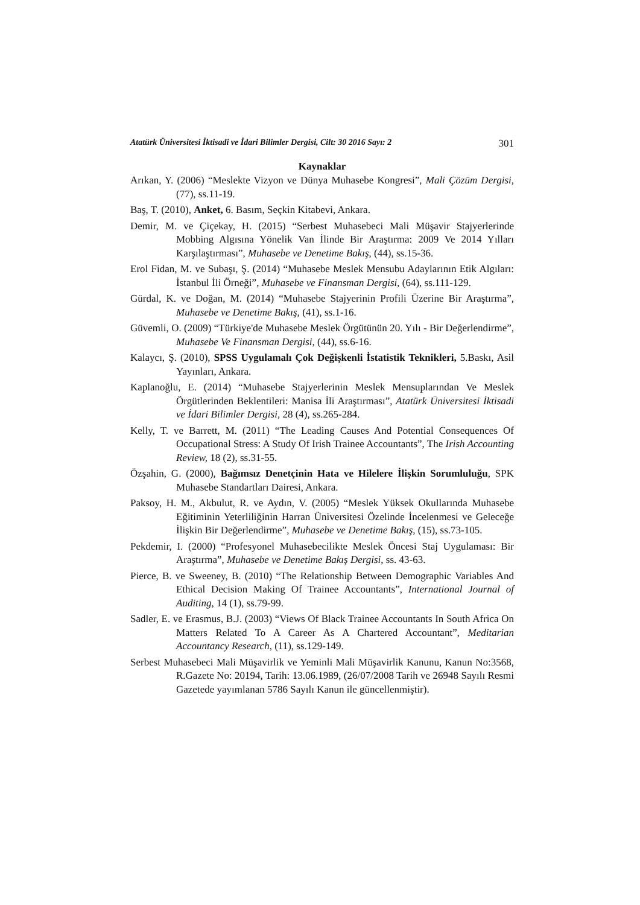Atatürk Üniversitesi İktisadi ve İdari Bilimler Dergisi, Cilt: 30 2016 Sayı: 2 301
Kaynaklar
Arıkan, Y. (2006) “Meslekte Vizyon ve Dünya Muhasebe Kongresi”, Mali Çözüm Dergisi, (77), ss.11-19.
Baş, T. (2010), Anket, 6. Basım, Seçkin Kitabevi, Ankara.
Demir, M. ve Çiçekay, H. (2015) “Serbest Muhasebeci Mali Müşavir Stajyerlerinde Mobbing Algısına Yönelik Van İlinde Bir Araştırma: 2009 Ve 2014 Yılları Karşılaştırması”, Muhasebe ve Denetime Bakış, (44), ss.15-36.
Erol Fidan, M. ve Subaşı, Ş. (2014) “Muhasebe Meslek Mensubu Adaylarının Etik Algıları: İstanbul İli Örneği”, Muhasebe ve Finansman Dergisi, (64), ss.111-129.
Gürdal, K. ve Doğan, M. (2014) “Muhasebe Stajyerinin Profili Üzerine Bir Araştırma”, Muhasebe ve Denetime Bakış, (41), ss.1-16.
Güvemli, O. (2009) “Türkiye'de Muhasebe Meslek Örgütünün 20. Yılı - Bir Değerlendirme”, Muhasebe Ve Finansman Dergisi, (44), ss.6-16.
Kalaycı, Ş. (2010), SPSS Uygulamalı Çok Değişkenli İstatistik Teknikleri, 5.Baskı, Asil Yayınları, Ankara.
Kaplanoğlu, E. (2014) “Muhasebe Stajyerlerinin Meslek Mensuplarından Ve Meslek Örgütlerinden Beklentileri: Manisa İli Araştırması”, Atatürk Üniversitesi İktisadi ve İdari Bilimler Dergisi, 28 (4), ss.265-284.
Kelly, T. ve Barrett, M. (2011) “The Leading Causes And Potential Consequences Of Occupational Stress: A Study Of Irish Trainee Accountants”, The Irish Accounting Review, 18 (2), ss.31-55.
Özşahin, G. (2000), Bağımsız Denetçinin Hata ve Hilelere İlişkin Sorumluluğu, SPK Muhasebe Standartları Dairesi, Ankara.
Paksoy, H. M., Akbulut, R. ve Aydın, V. (2005) “Meslek Yüksek Okullarında Muhasebe Eğitiminin Yeterliliğinin Harran Üniversitesi Özelinde İncelenmesi ve Geleceğe İlişkin Bir Değerlendirme”, Muhasebe ve Denetime Bakış, (15), ss.73-105.
Pekdemir, I. (2000) “Profesyonel Muhasebecilikte Meslek Öncesi Staj Uygulaması: Bir Araştırma”, Muhasebe ve Denetime Bakış Dergisi, ss. 43-63.
Pierce, B. ve Sweeney, B. (2010) “The Relationship Between Demographic Variables And Ethical Decision Making Of Trainee Accountants”, International Journal of Auditing, 14 (1), ss.79-99.
Sadler, E. ve Erasmus, B.J. (2003) “Views Of Black Trainee Accountants In South Africa On Matters Related To A Career As A Chartered Accountant”, Meditarian Accountancy Research, (11), ss.129-149.
Serbest Muhasebeci Mali Müşavirlik ve Yeminli Mali Müşavirlik Kanunu, Kanun No:3568, R.Gazete No: 20194, Tarih: 13.06.1989, (26/07/2008 Tarih ve 26948 Sayılı Resmi Gazetede yayımlanan 5786 Sayılı Kanun ile güncellenmiştir).